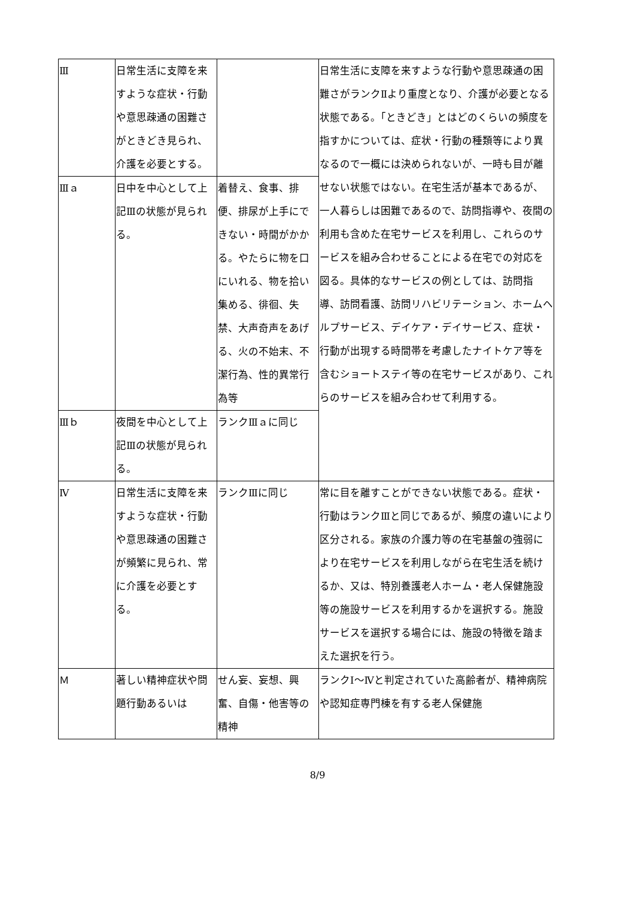| Ⅲ | 日常生活に支障を来すような症状・行動や意思疎通の困難さがときどき見られ、介護を必要とする。 | | 日常生活に支障を来すような行動や意思疎通の困難さがランクⅡより重度となり、介護が必要となる状態である。「ときどき」とはどのくらいの頻度を指すかについては、症状・行動の種類等により異なるので一概には決められないが、一時も目が離せない状態ではない。在宅生活が基本であるが、一人暮らしは困難であるので、訪問指導や、夜間の利用も含めた在宅サービスを利用し、これらのサービスを組み合わせることによる在宅での対応を図る。具体的なサービスの例としては、訪問指導、訪問看護、訪問リハビリテーション、ホームヘルプサービス、デイケア・デイサービス、症状・行動が出現する時間帯を考慮したナイトケア等を含むショートステイ等の在宅サービスがあり、これらのサービスを組み合わせて利用する。 |
| Ⅲａ | 日中を中心として上記Ⅲの状態が見られる。 | 着替え、食事、排便、排尿が上手にできない・時間がかかる。やたらに物を口にいれる、物を拾い集める、徘徊、失禁、大声奇声をあげる、火の不始末、不潔行為、性的異常行為等 | |
| Ⅲｂ | 夜間を中心として上記Ⅲの状態が見られる。 | ランクⅢａに同じ | |
| Ⅳ | 日常生活に支障を来すような症状・行動や意思疎通の困難さが頻繁に見られ、常に介護を必要とする。 | ランクⅢに同じ | 常に目を離すことができない状態である。症状・行動はランクⅢと同じであるが、頻度の違いにより区分される。家族の介護力等の在宅基盤の強弱により在宅サービスを利用しながら在宅生活を続けるか、又は、特別養護老人ホーム・老人保健施設等の施設サービスを利用するかを選択する。施設サービスを選択する場合には、施設の特徴を踏まえた選択を行う。 |
| Ｍ | 著しい精神症状や問題行動あるいは | せん妄、妄想、興奮、自傷・他害等の精神 | ランクⅠ～Ⅳと判定されていた高齢者が、精神病院や認知症専門棟を有する老人保健施 |
8/9